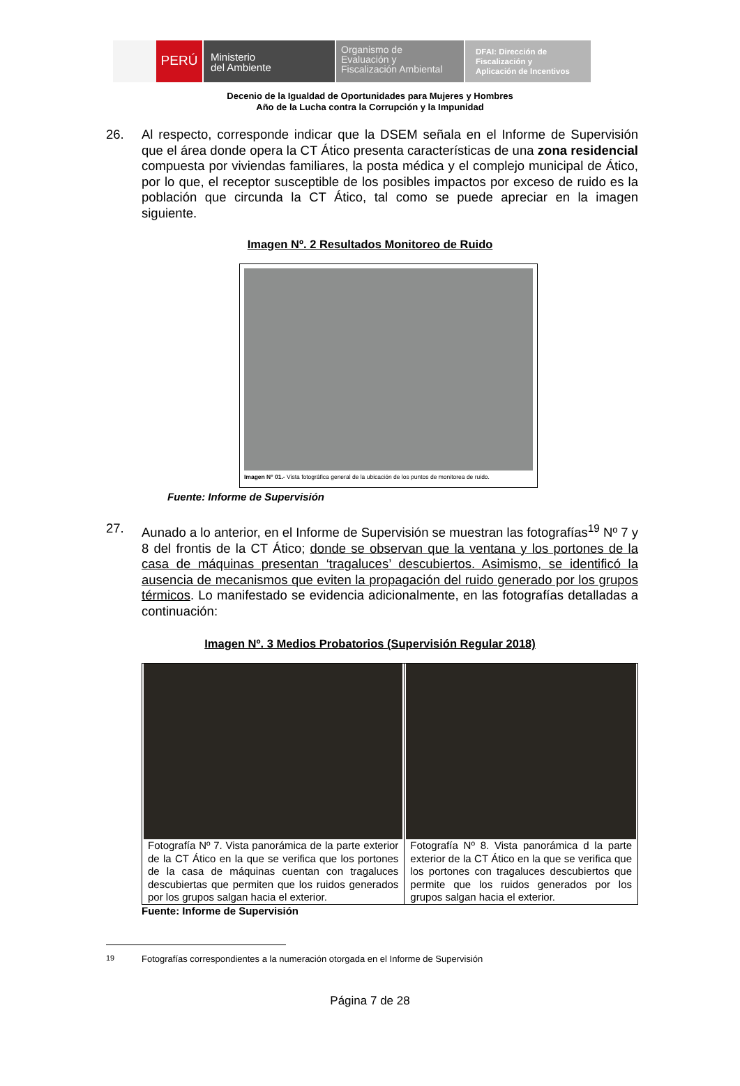PERÚ
Ministerio
del Ambiente
Organismo de
Evaluación y
Fiscalización Ambiental
DFAI: Dirección de
Fiscalización y
Aplicación de Incentivos
Decenio de la Igualdad de Oportunidades para Mujeres y Hombres
Año de la Lucha contra la Corrupción y la Impunidad
26. Al respecto, corresponde indicar que la DSEM señala en el Informe de Supervisión que el área donde opera la CT Ático presenta características de una zona residencial compuesta por viviendas familiares, la posta médica y el complejo municipal de Ático, por lo que, el receptor susceptible de los posibles impactos por exceso de ruido es la población que circunda la CT Ático, tal como se puede apreciar en la imagen siguiente.
Imagen Nº. 2 Resultados Monitoreo de Ruido
Imagen N° 01.- Vista fotográfica general de la ubicación de los puntos de monitorea de ruido.
Fuente: Informe de Supervisión
27. Aunado a lo anterior, en el Informe de Supervisión se muestran las fotografías<sup>19</sup> Nº 7 y 8 del frontis de la CT Ático; donde se observan que la ventana y los portones de la casa de máquinas presentan ‘tragaluces’ descubiertos. Asimismo, se identificó la ausencia de mecanismos que eviten la propagación del ruido generado por los grupos térmicos. Lo manifestado se evidencia adicionalmente, en las fotografías detalladas a continuación:
Imagen Nº. 3 Medios Probatorios (Supervisión Regular 2018)
| Fotografía Nº 7. Vista panorámica de la parte exterior de la CT Ático en la que se verifica que los portones de la casa de máquinas cuentan con tragaluces descubiertas que permiten que los ruidos generados por los grupos salgan hacia el exterior. | Fotografía Nº 8. Vista panorámica d la parte exterior de la CT Ático en la que se verifica que los portones con tragaluces descubiertos que permite que los ruidos generados por los grupos salgan hacia el exterior. |
Fuente: Informe de Supervisión
<sup>19</sup> Fotografías correspondientes a la numeración otorgada en el Informe de Supervisión
Página 7 de 28